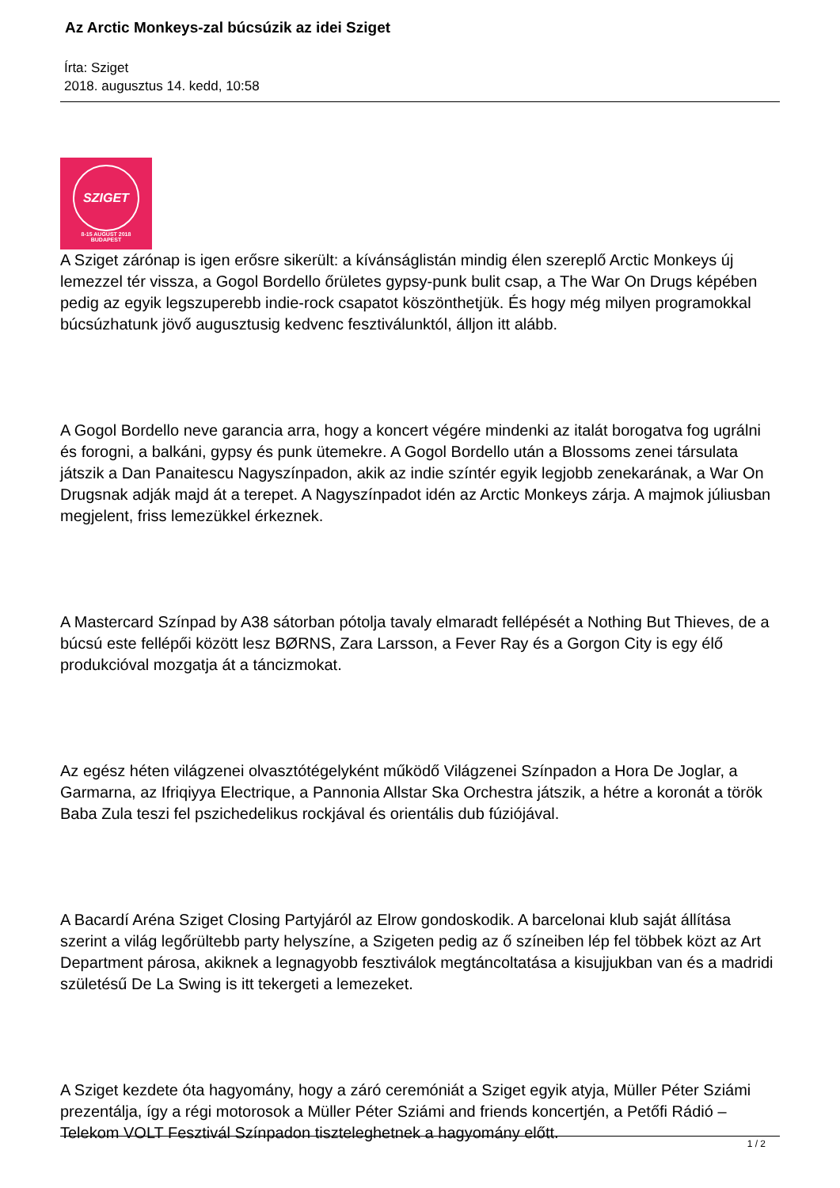Az Arctic Monkeys-zal búcsúzik az idei Sziget
Írta: Sziget
2018. augusztus 14. kedd, 10:58
SZIGET
8-15 AUGUST 2018
BUDAPEST
A Sziget zárónap is igen erősre sikerült: a kívánságlistán mindig élen szereplő Arctic Monkeys új lemezzel tér vissza, a Gogol Bordello őrületes gypsy-punk bulit csap, a The War On Drugs képében pedig az egyik legszuperebb indie-rock csapatot köszönthetjük. És hogy még milyen programokkal búcsúzhatunk jövő augusztusig kedvenc fesztiválunktól, álljon itt alább.
A Gogol Bordello neve garancia arra, hogy a koncert végére mindenki az italát borogatva fog ugrálni és forogni, a balkáni, gypsy és punk ütemekre. A Gogol Bordello után a Blossoms zenei társulata játszik a Dan Panaitescu Nagyszínpadon, akik az indie színtér egyik legjobb zenekarának, a War On Drugsnak adják majd át a terepet. A Nagyszínpadot idén az Arctic Monkeys zárja. A majmok júliusban megjelent, friss lemezükkel érkeznek.
A Mastercard Színpad by A38 sátorban pótolja tavaly elmaradt fellépését a Nothing But Thieves, de a búcsú este fellépői között lesz BØRNS, Zara Larsson, a Fever Ray és a Gorgon City is egy élő produkcióval mozgatja át a táncizmokat.
Az egész héten világzenei olvasztótégelyként működő Világzenei Színpadon a Hora De Joglar, a Garmarna, az Ifriqiyya Electrique, a Pannonia Allstar Ska Orchestra játszik, a hétre a koronát a török Baba Zula teszi fel pszichedelikus rockjával és orientális dub fúziójával.
A Bacardí Aréna Sziget Closing Partyjáról az Elrow gondoskodik. A barcelonai klub saját állítása szerint a világ legőrültebb party helyszíne, a Szigeten pedig az ő színeiben lép fel többek közt az Art Department párosa, akiknek a legnagyobb fesztiválok megtáncoltatása a kisujjukban van és a madridi születésű De La Swing is itt tekergeti a lemezeket.
A Sziget kezdete óta hagyomány, hogy a záró ceremóniát a Sziget egyik atyja, Müller Péter Sziámi prezentálja, így a régi motorosok a Müller Péter Sziámi and friends koncertjén, a Petőfi Rádió – Telekom VOLT Fesztivál Színpadon tiszteleghetnek a hagyomány előtt.
1 / 2